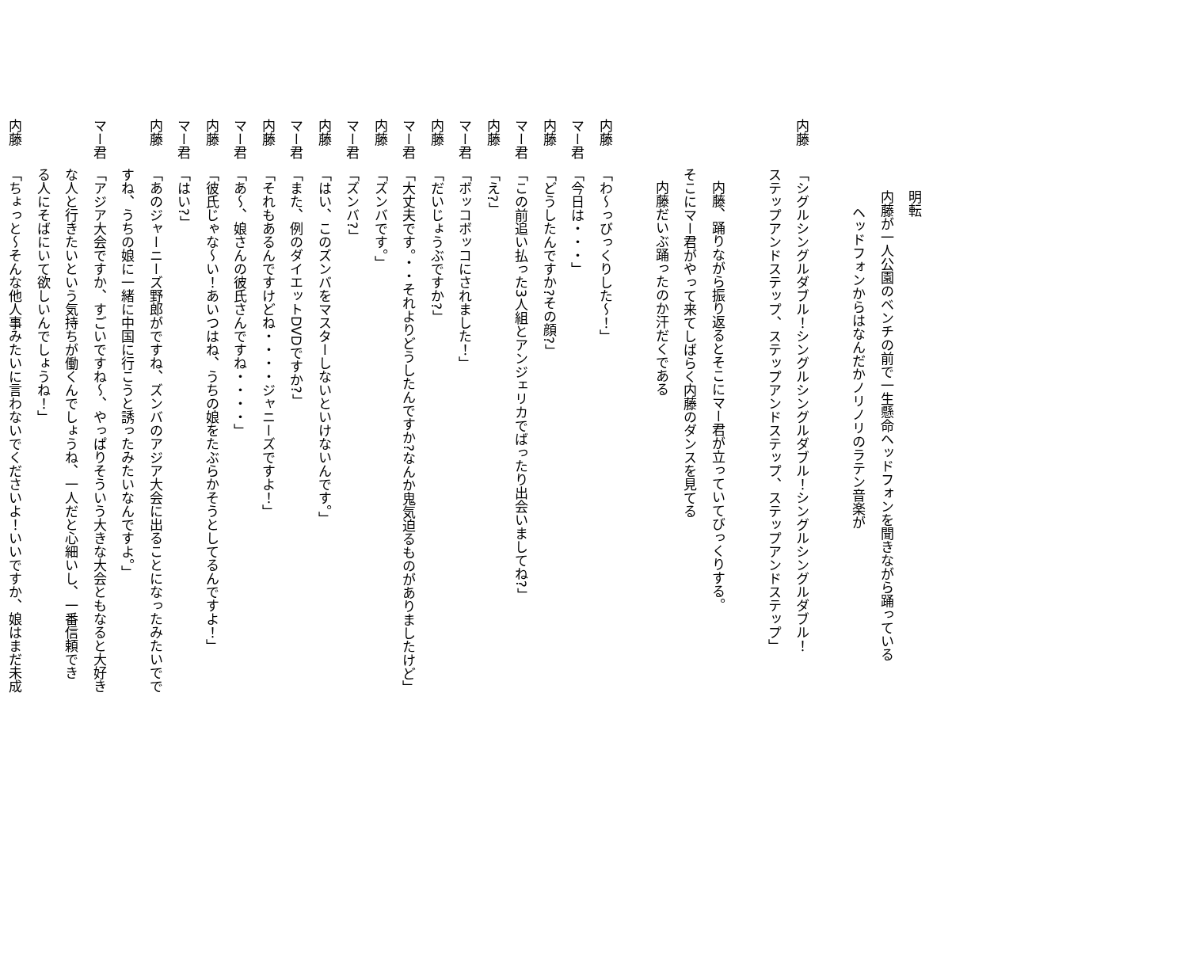明転
内藤が一人公園のベンチの前で一生懸命ヘッドフォンを聞きながら踊っている
ヘッドフォンからはなんだかノリノリのラテン音楽が
内藤「シグルシングルダブル！シングルシングルダブル！シングルシングルダブル！
ステップアンドステップ、ステップアンドステップ、ステップアンドステップ」
内藤、踊りながら振り返るとそこにマー君が立っていてびっくりする。
そこにマー君がやって来てしばらく内藤のダンスを見てる
内藤だいぶ踊ったのか汗だくである
内藤「わ〜っびっくりした〜！」
マー君「今日は・・・」
内藤「どうしたんですか?その顔?」
マー君「この前追い払った3人組とアンジェリカでばったり出会いましてね?」
内藤「え?」
マー君「ボッコボッコにされました！」
内藤「だいじょうぶですか?」
マー君「大丈夫です。・・それよりどうしたんですか?なんか鬼気迫るものがありましたけど」
内藤「ズンバです。」
マー君「ズンバ?」
内藤「はい、このズンバをマスターしないといけないんです。」
マー君「また、例のダイエットDVDですか?」
内藤「それもあるんですけどね・・・・ジャニーズですよ！」
マー君「あ〜、娘さんの彼氏さんですね・・・・」
内藤「彼氏じゃな〜い！あいつはね、うちの娘をたぶらかそうとしてるんですよ！」
マー君「はい?」
内藤「あのジャーニーズ野郎がですね、ズンバのアジア大会に出ることになったみたいでで
すね、うちの娘に一緒に中国に行こうと誘ったみたいなんですよ。」
マー君「アジア大会ですか、すごいですね〜、やっぱりそういう大きな大会ともなると大好き
な人と行きたいという気持ちが働くんでしょうね、一人だと心細いし、一番信頼でき
る人にそばにいて欲しいんでしょうね！」
内藤「ちょっと〜そんな他人事みたいに言わないでくださいよ！いいですか、娘はまだ未成